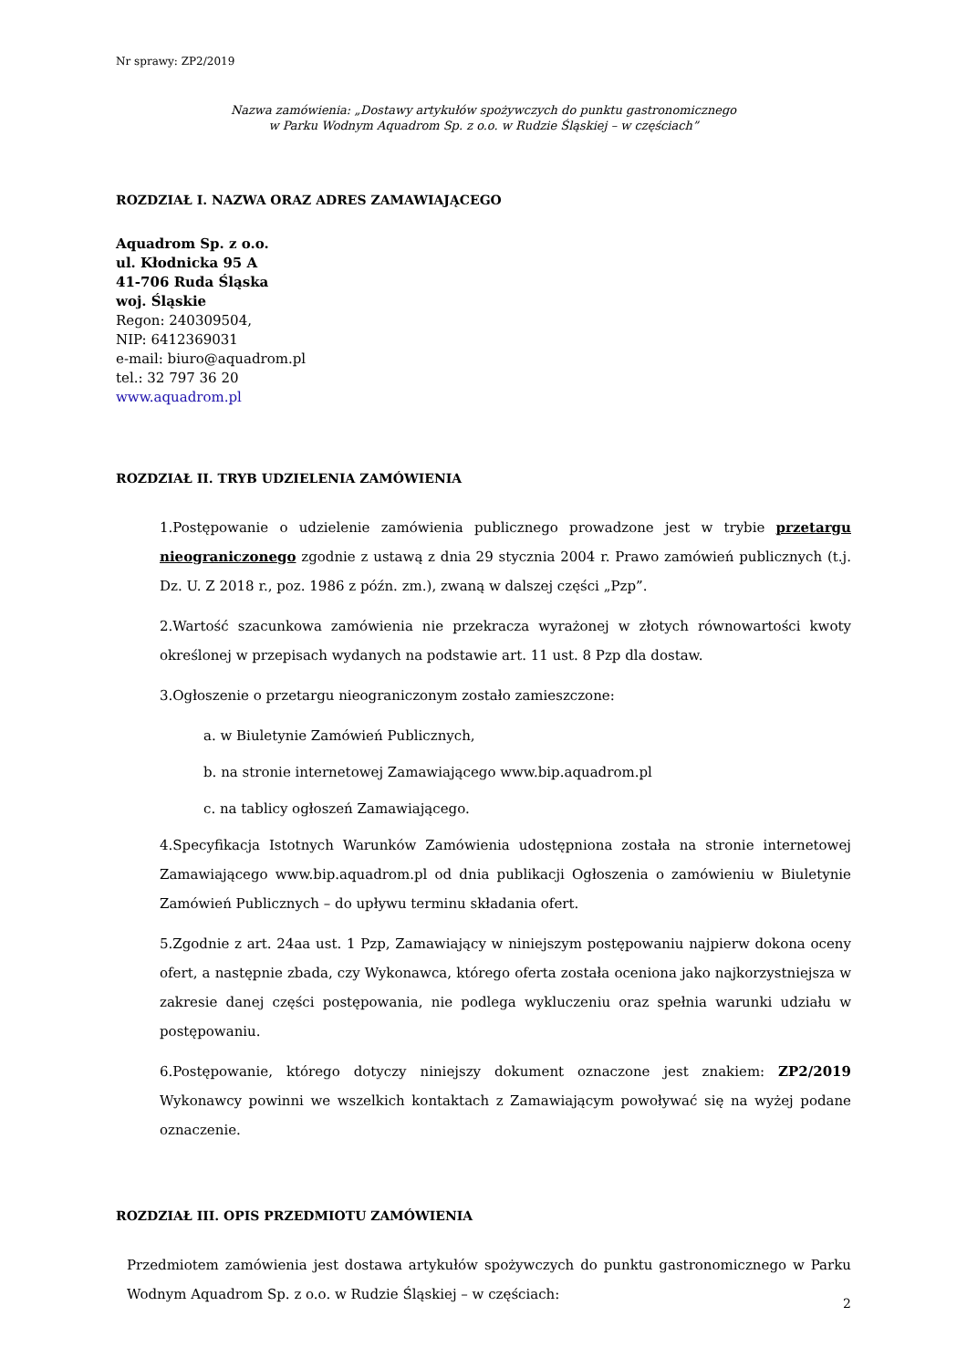Nr sprawy: ZP2/2019
Nazwa zamówienia: „Dostawy artykułów spożywczych do punktu gastronomicznego
w Parku Wodnym Aquadrom Sp. z o.o. w Rudzie Śląskiej – w częściach”
ROZDZIAŁ I. NAZWA ORAZ ADRES ZAMAWIAJĄCEGO
Aquadrom Sp. z o.o.
ul. Kłodnicka 95 A
41-706 Ruda Śląska
woj. Śląskie
Regon: 240309504,
NIP: 6412369031
e-mail: biuro@aquadrom.pl
tel.: 32 797 36 20
www.aquadrom.pl
ROZDZIAŁ II. TRYB UDZIELENIA ZAMÓWIENIA
1.Postępowanie o udzielenie zamówienia publicznego prowadzone jest w trybie przetargu nieograniczonego zgodnie z ustawą z dnia 29 stycznia 2004 r. Prawo zamówień publicznych (t.j. Dz. U. Z 2018 r., poz. 1986 z późn. zm.), zwaną w dalszej części „Pzp”.
2.Wartość szacunkowa zamówienia nie przekracza wyrażonej w złotych równowartości kwoty określonej w przepisach wydanych na podstawie art. 11 ust. 8 Pzp dla dostaw.
3.Ogłoszenie o przetargu nieograniczonym zostało zamieszczone:
a. w Biuletynie Zamówień Publicznych,
b. na stronie internetowej Zamawiającego www.bip.aquadrom.pl
c. na tablicy ogłoszeń Zamawiającego.
4.Specyfikacja Istotnych Warunków Zamówienia udostępniona została na stronie internetowej Zamawiającego www.bip.aquadrom.pl od dnia publikacji Ogłoszenia o zamówieniu w Biuletynie Zamówień Publicznych – do upływu terminu składania ofert.
5.Zgodnie z art. 24aa ust. 1 Pzp, Zamawiający w niniejszym postępowaniu najpierw dokona oceny ofert, a następnie zbada, czy Wykonawca, którego oferta została oceniona jako najkorzystniejsza w zakresie danej części postępowania, nie podlega wykluczeniu oraz spełnia warunki udziału w postępowaniu.
6.Postępowanie, którego dotyczy niniejszy dokument oznaczone jest znakiem: ZP2/2019 Wykonawcy powinni we wszelkich kontaktach z Zamawiającym powoływać się na wyżej podane oznaczenie.
ROZDZIAŁ III. OPIS PRZEDMIOTU ZAMÓWIENIA
Przedmiotem zamówienia jest dostawa artykułów spożywczych do punktu gastronomicznego w Parku Wodnym Aquadrom Sp. z o.o. w Rudzie Śląskiej – w częściach:
2